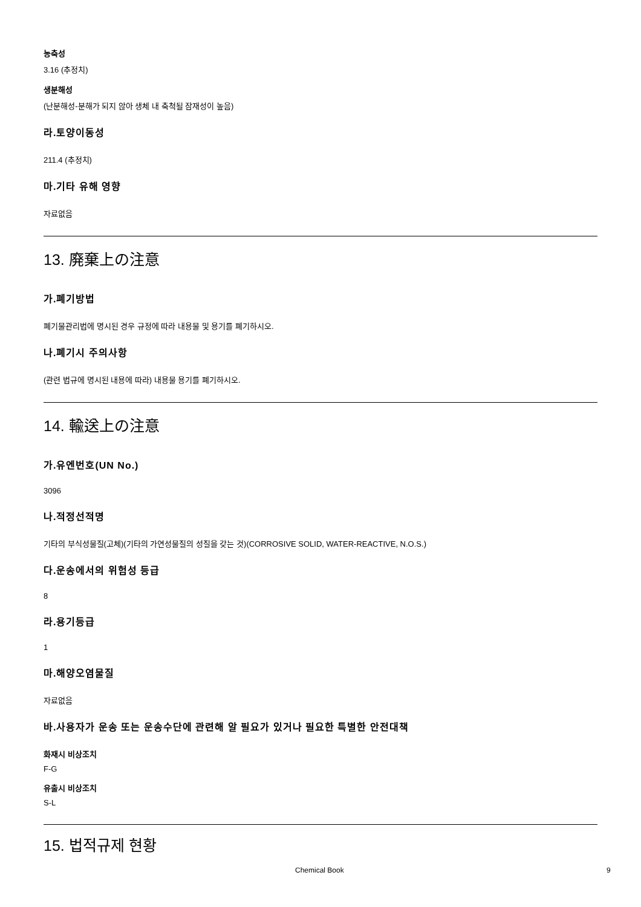농축성
3.16 (추정치)
생분해성
(난분해성-분해가 되지 않아 생체 내 축척될 잠재성이 높음)
라.토양이동성
211.4 (추정치)
마.기타 유해 영향
자료없음
13. 廃棄上の注意
가.폐기방법
폐기물관리법에 명시된 경우 규정에 따라 내용물 및 용기를 폐기하시오.
나.폐기시 주의사항
(관련 법규에 명시된 내용에 따라) 내용물 용기를 폐기하시오.
14. 輸送上の注意
가.유엔번호(UN No.)
3096
나.적정선적명
기타의 부식성물질(고체)(기타의 가연성물질의 성질을 갖는 것)(CORROSIVE SOLID, WATER-REACTIVE, N.O.S.)
다.운송에서의 위험성 등급
8
라.용기등급
1
마.해양오염물질
자료없음
바.사용자가 운송 또는 운송수단에 관련해 알 필요가 있거나 필요한 특별한 안전대책
화재시 비상조치
F-G
유출시 비상조치
S-L
15. 법적규제 현황
Chemical Book 9